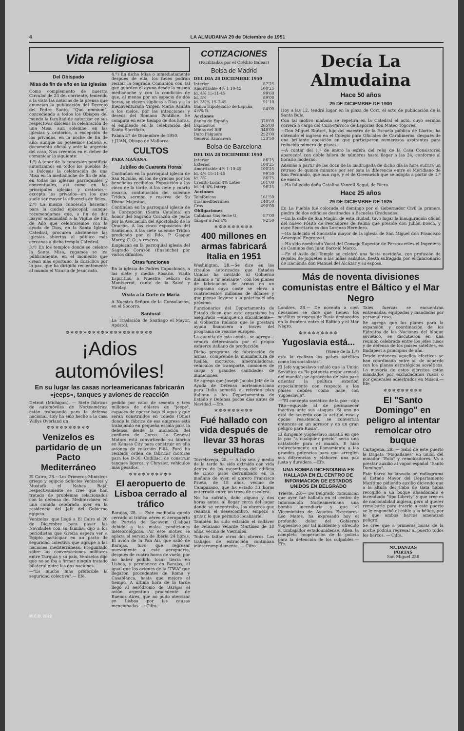4 LA ALMUDAINA 29 de Diciembre de 1951
Vida religiosa
Del Obispado
Misa de fin de año en las iglesias
Como complemento de nuestra Circular de 23 del corriente, teniendo a la vista las noticias de la prensa que anuncian la publicación del Decreto del Padre Santo, "Quo omnium", concediendo a todos los Obispos del mundo la facultad de autorizar en sus respectivas diócesis la celebración de una Misa, aun solemne, en las iglesias y oratorios, a excepción de los privados, en la noche de fin de año; aunque no poseemos todavía el documento oficial y ante la urgencia del caso, Nos creemos en el deber de comunicar lo siguiente:
1.º) A tenor de la concesión pontificia autorizamos en todos los pueblos de la Diócesis la celebración de una Misa en la medianoche de fin de año, en todas las iglesias parroquiales y conventuales, así como en las principales iglesias y oratorios—excepto los privados—en los que suele ser mayor la afluencia de fieles.
2.º) La misma concesión hacemos para la ciudad episcopal, aunque recomendamos que, a fin de dar mayor solemnidad a la Vigilia de Fin de Año que celebraremos con la ayuda de Dios, en la Santa Iglesia Catedral, procuren abstenerse las iglesias abiertas al público más cercanas a dicho templo Catedral.
3.º) En los templos donde se celebre la Santa Misa, rogamos se lea públicamente, en el momento que crean más oportuno, la Encíclica por la paz, que ha dirigido recientemente al mundo el Vicario de Jesucristo.
4.º) En dicha Misa o inmediatamente después de ella, los fieles podrán recibir la Sagrada Comunión con tal que guarden el ayuno desde la misma medianoche y con la condición de que, al menos por un espacio de dos horas, se eleven súplicas a Dios y a la Bienaventurada Virgen María Asunta a los cielos, por las intenciones y deseos del Romano Pontífice. Se computa en este tiempo de dos horas, el empleado en la celebración del Santo Sacrificio.
Palma 27 de Diciembre de 1950.
† JUAN, Obispo de Mallorca
CULTOS
PARA MAÑANA
Jubileo de Cuarenta Horas
Continúan en la parroquial iglesia de San Nicolás, en ión de gracias por los beneficios recibidos. Exposición a las cinco de la tarde. A las siete y cuarto rosario, continuación del solemne Triduo, sermón y reserva de Su Divina Majestad.
Continúan en la parroquial iglesia de la Concepción (Santa Catalina) en honor del Sagrado Corazón de Jesús por la Asociación del Apostolado de la Oración. A las cinco exposición del Santísimo. A las siete solemne Triduo predicado por el Rdo. P. Gaspar Morey, C. O., y reserva.
Empiezan en la parroquial iglesia del Sagrado Corazón (Ensanche) por varios difuntos.
Otras funciones
En la iglesia de Padres Capuchinos, a las siete y media Rosario, Visita Espiritual a Nuestra Señora de Montserrat, canto de la Salve y Virolay.
Visita a la Corte de María
A Nuestra Señora de la Consolación, en el Socorro.
Santoral
La Traslación de Santiago el Mayor, Apóstol.
✲✲✲✲✲✲✲✲✲✲✲✲✲✲✲✲✲✲✲✲
¡Adios automóviles!
En su lugar las casas norteamericanas fabricarán «jeeps», tanques y aviones de reacción
Detroit (Michigan). — Siete fábricas de automóviles de Norteamérica están trabajando para la defensa nacional. Hoy ha sido hecho a la casa Willys Overland un
✲✲✲✲✲✲✲✲✲✲
Venizelos es partidario de un Pacto Mediterráneo
El Cairo, 28.—Los Primeros Ministros griego y egipcio Sofocles Venizelos y Mustafá el Nahas Bajá, respectivamente se cree que han tratado de problemas relacionados con la defensa del Mediterráneo en una comida celebrada ayer en la residencia del Jefe del Gobierno egipcio.
Venizelos, que llegó a El Cairo el 20 de Diciembre para pasar las Navidades con su familia, dijo a los periodistas que Grecia espera ver a Egipto participar en un pacto de seguridad colectiva que agrupe a las naciones mediterráneas. Preguntado sobre las conversaciones militares entre Turquía y su país, Venizelos dijo que no se iba a firmar ningún tratado bilateral entre las dos naciones.
—"Es mucho más preferible la seguridad colectiva".— Efe.
pedido por valor de sesenta y tres millones de dólares de "jeeps", capaces de operar bajo el agua y que serán construidos en Toledo (Ohio) donde la fábrica de esa empresa está trabajando en pequeña escala para la defensa desde la iniciación del conflicto de Corea. La General Motors está convirtiendo su fábrica en Kansas City para construir en ella aviones de reacción F-84. Ford ha recibido orden de fabricar motores para los B-36; Cadillac, de construir tanques ligeros, y Chrysler, vehículos más pesados.
✲✲✲✲✲✲✲✲✲✲
El aeropuerto de Lisboa cerrado al tráfico
Barajas, 28. — Este mediodía quedó cerrado al tráfico aéreo el aeropuerto de Portela de Sacavem (Lisboa) debido a las malas condiciones meteorológicas. Por este motivo se aplaza el servicio de Iberia 24 horas. El avión de la Pan Air, que salió de Barajas, tuvo que regresar nuevamente a este aeropuerto, después de cuatro horas de vuelo, por no haber podido tocar tierra en Lisboa, y permanece en Barajas, al igual que los aviones de la "TWA" que llegaron procedentes de Roma y Casablanca, hasta que mejore el tiempo. A última hora de la tarde llegó al aeródromo de Barajas el avión argentino procedente de Buenos Aires, que no pudo aterrizar en Lisboa por las causas mencionadas. — Cifra.
COTIZACIONES
(Facilitadas por el Crédito Balear)
Bolsa de Madrid
DEL DIA 28 DICIEMBRE 1950
| Interior | 87'25 |
| Amortizable 4% 1 10-45 | 100'25 |
| Id. 4% 15-11-45 | 99'60 |
| Id. 3% | 89'00 |
| Id. 3½% 15-7-45 | 91'10 |
| Banco Hipotecario de España 4½% B. | 84'00 |
| Acciones | |
| Banco de España | 378'00 |
| Explosivos | 265'00 |
| Minas del Riff | 348'00 |
| Duro Felguera | 252'00 |
| General Azucarera | 123'50 |
Bolsa de Barcelona
DEL DIA 28 DICIEMBRE 1950
| Interior | 86'25 |
| Exterior | 104'25 |
| Amortizable 4% 1-10-45 | 100'25 |
| Id. 4% 15-11-45 | 99'50 |
| Id. 3% | 86'75 |
| Crédito Local 4% Lotes | 101'00 |
| Id. id. 4% Interp. | 96'25 |
| Acciones | |
| Telefónicas | 161'50 |
| Trasmediterránea | 140'50 |
| Cros | 490'00 |
| Obligaciones | |
| Catalana Gas Serie G | 87'00 |
| Tánger a Fez 4% | 92'50 |
✲✲✲✲✲✲✲✲✲
400 millones en armas fabricará Italia en 1951
Washington, 28.—Se dice en los círculos autorizados que Estados Unidos ha invitado al Gobierno italiano a "ir adelante", con los planes de fabricación de armas en un programa cuyo coste se eleva a cuatrocientos millones de dólares y que piensa llevarse a la práctica el año próximo.
Funcionarios del Departamento de Estado dicen que este organismo ha asegurado —aunque no oficialmente—al Gobierno italiano que le prestará ayuda financiera a través del programa de rearme europeo.
La cuantía de esta ayuda—se agrega—vendrá determinada por el propio esfuerzo italiano de producción.
Dicho programa de fabricación de armas, comprende la manufactura de fusiles, morteros, ametralladoras, vehículos de transporte, camiones de carga y grandes cantidades de municiones.
Se agrega que Joseph Jacobs Jefe de la Ayuda de Defensa norteamericana para Italia sometió el referido plan italiano a los Departamentos de Estado y Defensa pocos días antes de Navidad.—Efe.
✲✲✲✲✲✲✲✲✲
Fué hallado con vida después de llevar 33 horas sepultado
Torrelavega, 28. — A las seis y media de la tarde ha sido extraído con vida dentro de los escombros del edificio de cinco pisos derrumbado en la mañana de ayer, el obrero Francisco Prieto, de 18 años, vecino de Campuzano, que ha estado 33 horas enterrado entre un trozo de escalera.
No ha sufrido, daño alguno y dos horas antes, al llegar cerca del lugar donde se encontraba, los obreros que realizan el desescombro, empezó a gritar, lo que permitió localizarle.
También ha sido extraído el cadáver de Feliciano Velarde Martínez de 18 años, vecino de Viernoles.
Todavía faltan otros dos obreros. Los trabajos de extracción continúan ininterrumpidamente. — Cifra.
Decía La Almudaina
Hace 50 años
29 DE DICIEMBRE DE 1900
Hoy a las 12, tendrá lugar en la plaza de Cort, el acto de publicación de la Santa Bula.
Con tal motivo mañana se repetirá en la Catedral el acto, cuyo sermón correrá a cargo del Cura-Párroco de Esporlas don Mateo Togores.
—Don Miguel Riutort, hijo del maestro de la Escuela pública de Llorito, ha obtenido el ingreso en el Colegio para Oficiales de Carabineros, después de una brillante oposición en que participaron numerosos aspirantes para reducido número de plazas.
—A contar del 1.º de enero la esfera del reloj de la Casa Consistorial aparecerá con doble hilera de números hasta llegar a las 24, conforme al horario moderno.
Además a partir de las doce de la madrugada de dicho día la hora sufrirá un retraso de quince minutos por ser esta la diferencia entre el Meridiano de San Fernando, que aun rige, y el de Greenwich que se adopta a partir de 1.º de enero.
—Ha fallecido doña Catalina Vanrell Seguí, de Riera.
Hace 25 años
29 DE DICIEMBRE DE 1925
En La Puebla fué colocada el domingo por el Gobernador Civil la primera piedra de dos edificios destinados a Escuelas Graduadas.
—En la calle de San Magín, de esta ciudad, tuvo lugar la inauguración oficial del nuevo Pósito de Pescadores de Palma que preside don Julián Bosch, y cuyo Secretario es don Lorenzo Heredero.
—Ha fallecido el Sacristán mayor de la iglesia de San Miguel don Francisco Amengual Engronyat.
—Ha sido nombrado Vocal del Consejo Superior de Ferrocarriles el Ingeniero de Caminos don Juan Barceló Marco.
—En el Asilo del Temple se celebró una fiesta navideña, con profusión de regalos de juguetes a las niñas asiladas, fiesta sufragada por el funcionario de Hacienda don Manuel del Alcázar y su esposa.
Más de noventa divisiones comunistas entre el Báltico y el Mar Negro
Londres, 28.— De noventa a cien divisiones se dice que tienen los satélites europeos de Rusia destacados en la frontera entre el Báltico y el Mar Negro.
✲✲✲✲✲✲✲✲✲
Yugoslavia está...
(Viene de la 1.ª)
esta la realizan los países satélites como los socialistas".
El Jefe yugoeslavo señaló que la Unión Soviética es "la potencia mejor armada del mundo"; se aprovecha de esto para orientar la política exterior, especialmente con respecto a los países débiles como hace con Yugoeslavia".
—"El concepto soviético de la paz—dijo Tito—equivale al de permanecer inactivo ante sus ataques. Si uno no está de acuerdo con la actitud rusa y opone resistencia, se convertirá entonces en un agresor y en un gran peligro para Rusia".
El dirigente yugoeslavo insistió en que la paz "a cualquier precio" sería una catástrofe para el mundo. E hizo indirectamente un llamamiento a las grandes potencias para que arreglen sus diferencias y elaboren una paz justa y duradera.—Efe.
UNA BOMBA INCENDIARIA ES HALLADA EN EL CENTRO DE INFORMACION DE ESTADOS UNIDOS EN BELGRADO
Trieste, 28.— De Belgrado comunican que ayer fué hallada en el centro de Información Norteamericana una bomba incendiaria y que el Viceministro de Asuntos Exteriores, Leo Mates, ha expresado hoy el profundo dolor del Gobierno yugoeslavo por tal incidente y ofrecido al Embajador estadounidense, Allen, la completa cooperación de la policía para la detención de los culpables.—Efe.
Tales fuerzas se encuentran entrenadas, equipadas y mandadas por personal ruso.
Se agrega que los planes para la expansión y coordinación de los Ejércitos de las Naciones del bloque soviético, se discutieron en una reunión celebrada entre los jefes rusos y de defensa de los países satélites, en Budapest a principios de año.
Desde entonces aquellos efectivos se han coordinado entre sí, de acuerdo con los planes estratégicos soviéticos. La mayoría de estos ejércitos están mandados por excludadanos rusos o por generales adiestrados en Moscú.— Efe.
✲✲✲✲✲✲✲✲✲
El "Santo Domingo" en peligro al intentar remolcar otro buque
Cartagena, 28. — Salió de este puerto la fragata "Magallanes" en unión del minador "Eolo" y remolcadores. Va a prestar auxilio al vapor español "Santo Domingo".
Este barco ha lanzado un radiograma al Estado Mayor del Departamento Marítimo pidiendo auxilio diciendo que a la altura del Cabo de Gata había recogido a un buque abandonado e incendiado "tipo Liberty" y que cree es de nacionalidad inglesa, pero al querer remolcarle para traerle a este puerto se le enganchó el cable a la hélice, por lo que ambos barcos amenazan peligro.
Se cree que a primeras horas de la noche podrán regresar al puerto todos los barcos. — Cifra.
MUDANZAS
PORTAS
San Miguel 238
M.C.D. 2022